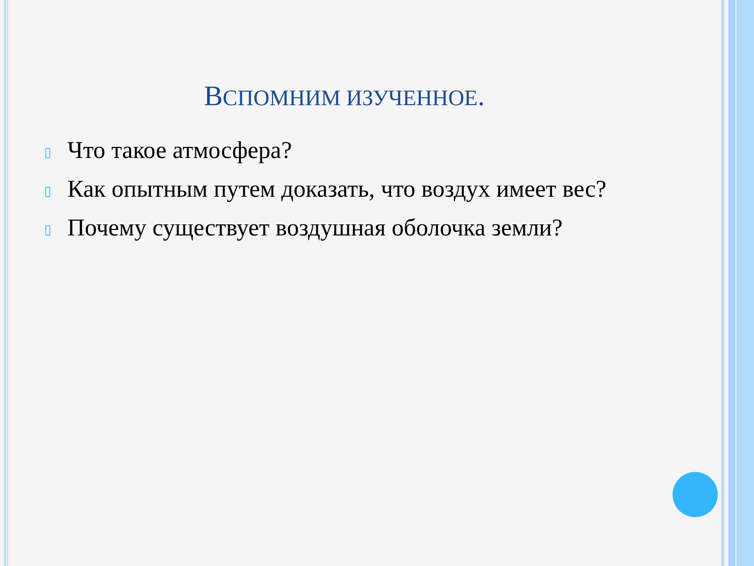ВСПОМНИМ ИЗУЧЕННОЕ.
▯ Что такое атмосфера?
▯ Как опытным путем доказать, что воздух имеет вес?
▯ Почему существует воздушная оболочка земли?